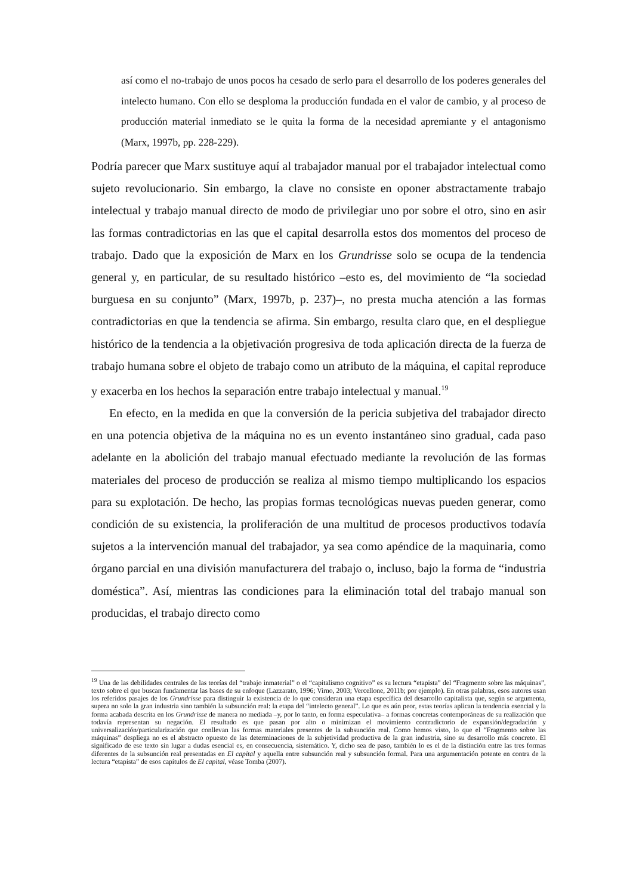así como el no-trabajo de unos pocos ha cesado de serlo para el desarrollo de los poderes generales del intelecto humano. Con ello se desploma la producción fundada en el valor de cambio, y al proceso de producción material inmediato se le quita la forma de la necesidad apremiante y el antagonismo (Marx, 1997b, pp. 228-229).
Podría parecer que Marx sustituye aquí al trabajador manual por el trabajador intelectual como sujeto revolucionario. Sin embargo, la clave no consiste en oponer abstractamente trabajo intelectual y trabajo manual directo de modo de privilegiar uno por sobre el otro, sino en asir las formas contradictorias en las que el capital desarrolla estos dos momentos del proceso de trabajo. Dado que la exposición de Marx en los Grundrisse solo se ocupa de la tendencia general y, en particular, de su resultado histórico –esto es, del movimiento de “la sociedad burguesa en su conjunto” (Marx, 1997b, p. 237)–, no presta mucha atención a las formas contradictorias en que la tendencia se afirma. Sin embargo, resulta claro que, en el despliegue histórico de la tendencia a la objetivación progresiva de toda aplicación directa de la fuerza de trabajo humana sobre el objeto de trabajo como un atributo de la máquina, el capital reproduce y exacerba en los hechos la separación entre trabajo intelectual y manual.<sup>19</sup>
En efecto, en la medida en que la conversión de la pericia subjetiva del trabajador directo en una potencia objetiva de la máquina no es un evento instantáneo sino gradual, cada paso adelante en la abolición del trabajo manual efectuado mediante la revolución de las formas materiales del proceso de producción se realiza al mismo tiempo multiplicando los espacios para su explotación. De hecho, las propias formas tecnológicas nuevas pueden generar, como condición de su existencia, la proliferación de una multitud de procesos productivos todavía sujetos a la intervención manual del trabajador, ya sea como apéndice de la maquinaria, como órgano parcial en una división manufacturera del trabajo o, incluso, bajo la forma de “industria doméstica”. Así, mientras las condiciones para la eliminación total del trabajo manual son producidas, el trabajo directo como
<sup>19</sup> Una de las debilidades centrales de las teorías del “trabajo inmaterial” o el “capitalismo cognitivo” es su lectura “etapista” del “Fragmento sobre las máquinas”, texto sobre el que buscan fundamentar las bases de su enfoque (Lazzarato, 1996; Virno, 2003; Vercellone, 2011b; por ejemplo). En otras palabras, esos autores usan los referidos pasajes de los Grundrisse para distinguir la existencia de lo que consideran una etapa específica del desarrollo capitalista que, según se argumenta, supera no solo la gran industria sino también la subsunción real: la etapa del “intelecto general”. Lo que es aún peor, estas teorías aplican la tendencia esencial y la forma acabada descrita en los Grundrisse de manera no mediada –y, por lo tanto, en forma especulativa– a formas concretas contemporáneas de su realización que todavía representan su negación. El resultado es que pasan por alto o minimizan el movimiento contradictorio de expansión/degradación y universalización/particularización que conllevan las formas materiales presentes de la subsunción real. Como hemos visto, lo que el “Fragmento sobre las máquinas” despliega no es el abstracto opuesto de las determinaciones de la subjetividad productiva de la gran industria, sino su desarrollo más concreto. El significado de ese texto sin lugar a dudas esencial es, en consecuencia, sistemático. Y, dicho sea de paso, también lo es el de la distinción entre las tres formas diferentes de la subsunción real presentadas en El capital y aquella entre subsunción real y subsunción formal. Para una argumentación potente en contra de la lectura “etapista” de esos capítulos de El capital, véase Tomba (2007).